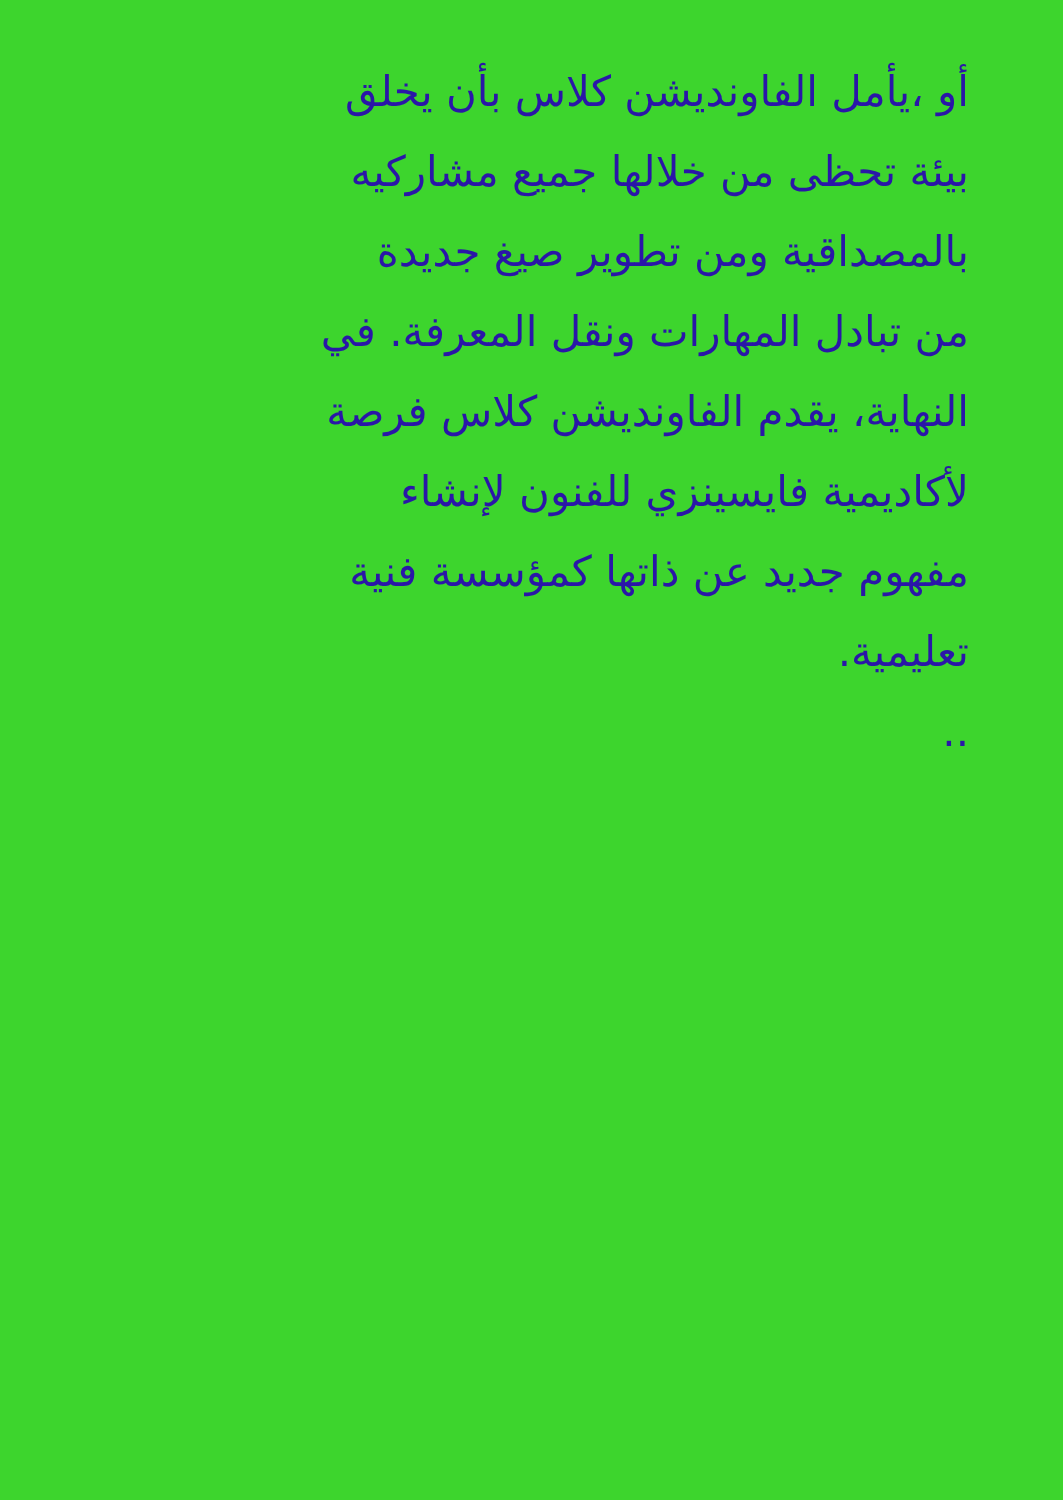أو ،يأمل الفاونديشن كلاس بأن يخلق
بيئة تحظى من خلالها جميع مشاركيه
بالمصداقية ومن تطوير صيغ جديدة
من تبادل المهارات ونقل المعرفة. في
النهاية، يقدم الفاونديشن كلاس فرصة
لأكاديمية فايسينزي للفنون لإنشاء
مفهوم جديد عن ذاتها كمؤسسة فنية
تعليمية.
..